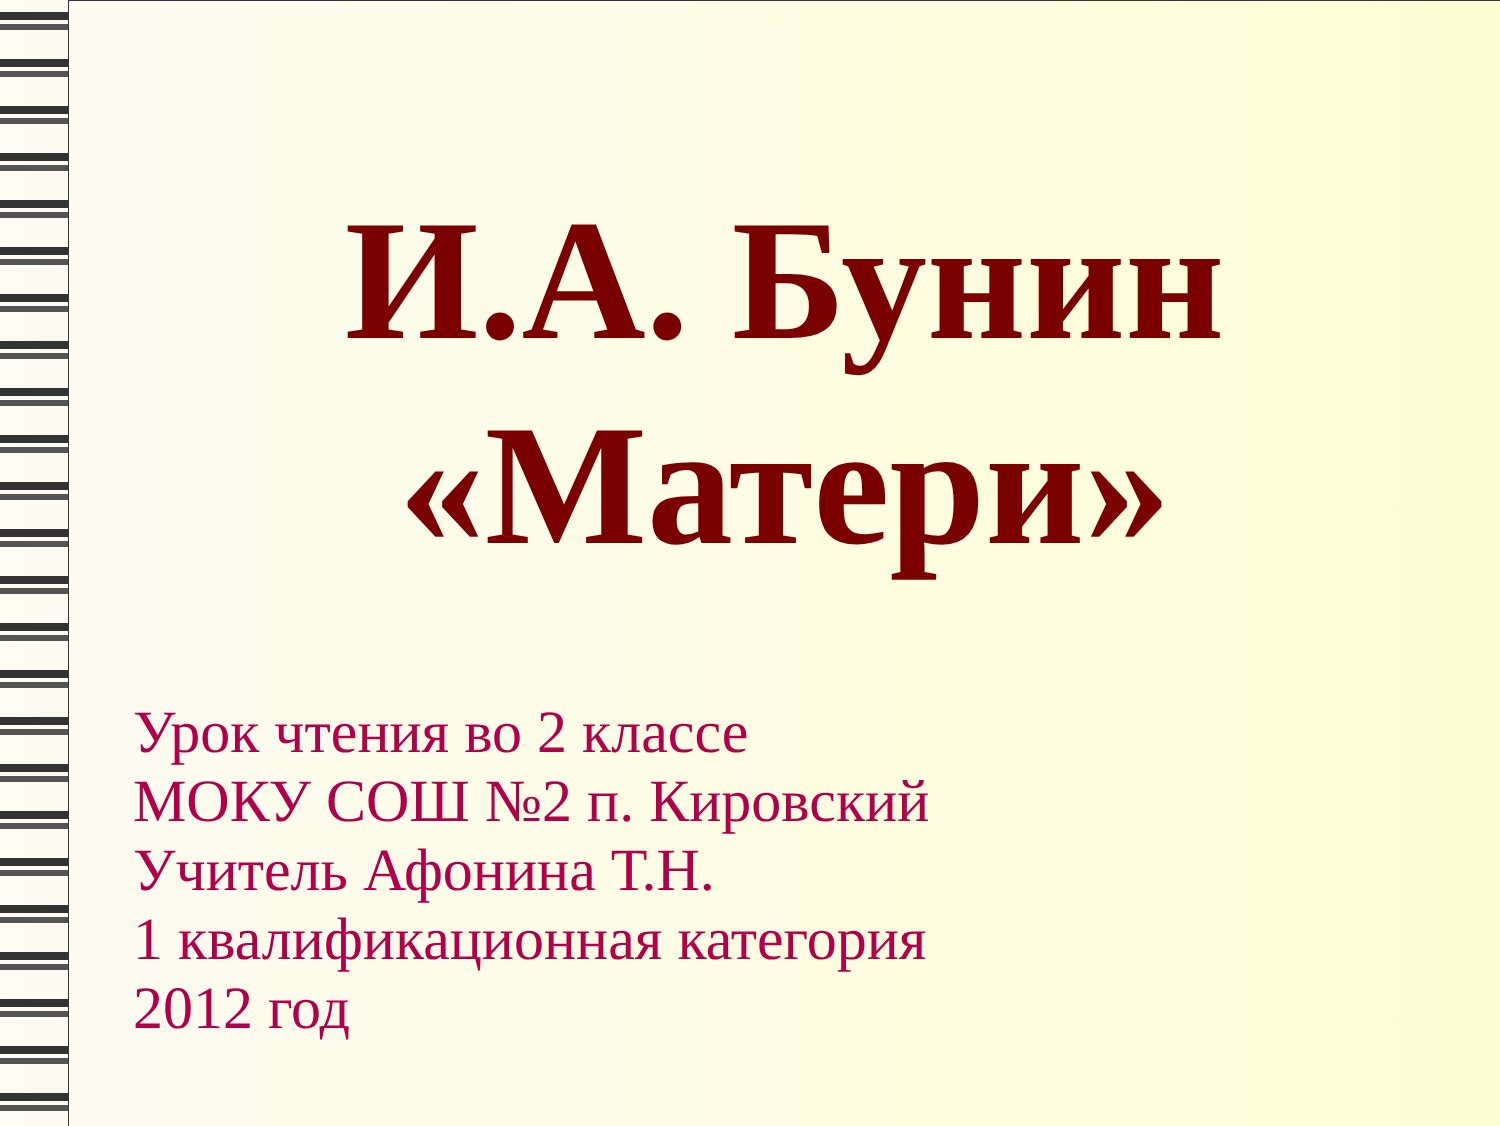И.А. Бунин
«Матери»
Урок чтения во 2 классе
МОКУ СОШ №2 п. Кировский
Учитель Афонина Т.Н.
1 квалификационная категория
2012 год